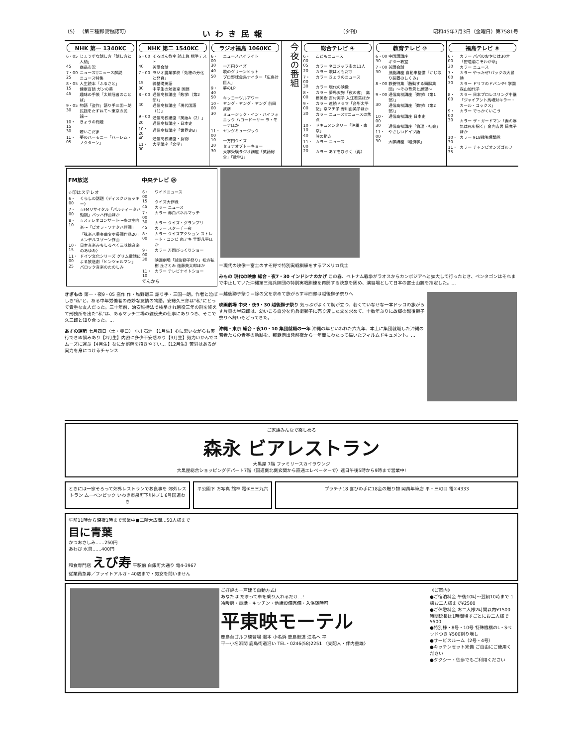（5） （第三種郵便物認可） いわき民報 （夕刊） 昭和45年7月3日（金曜日）第7581号
NHK 第一 1340KC
| 6・05 | じょうずな話し方「話し方と人柄」 |
| 45 | 商品市況 |
| 7・00 | ニュース▽ニュース解説 |
| 25 | ニュース特集 |
| 8・05 | 人生読本「ふるさと」 |
| 15 | 健康百話 ガンの薬 |
| 45 | 趣味の手帳「太郎冠者のことば」 |
| 9・05 | 物語「盗作」語り手三国一朗 |
| 30 | 民謡をたずねて〜東京の民謡〜 |
| 10・15 | きょうの問題 |
| 30 | 若いこだま |
| 11・05 | 夢のハーモニー「ハーレム・ノクターン」 |
NHK 第二 1540KC
| 6・00 | そろばん教室 読上算 標準テスト |
| 40 | 英語会話 |
| 7・00 | ラジオ農業学校「効穂の分化と発育」 |
| 15 | 続基礎英語 |
| 30 | 中学生の勉強室 国語 |
| 8・00 | 通信高校講座「数学Ⅰ（第2部）」 |
| 40 | 通信高校講座「現代国語（1）」 |
| 9・00 | 通信高校講座「英語A（2）」 |
| 20 | 通信高校講座・日本史 |
| 10・20 | 通信高校講座「世界史B」 |
| 40 | 通信高校講座・食物Ⅰ |
| 11・00 | 大学講座「文学」 |
ラジオ福島 1060KC
| 6・00 | ニュースハイライト |
| 30 | 一万円クイズ |
| 40 | 歌のグリーンヒット |
| 50 | プロ野球金鳥ナイター「広島対巨人」 |
| 9・40 | 夢のLP |
| 50 | キッコーツルアワー |
| 10・00 | ヤング・ヤング・ヤング 前田武彦 |
| 30 | ミュージック・イン・ハイフォニック ハロードーリー ラ・モーナほか |
| 11・00 | ヤングミュージック |
| 10 | 一万円クイズ |
| 20 | セミナオブトーキョー |
| 30 | 大学受験ラジオ講座「英語総合」「数学3」 |
今夜の番組
総合テレビ ④
| 6・00 | こどもニュース |
| 05 | カラー ネコジャラ市の11人 |
| 20 | カラー 歌はともだち |
| 7・00 | カラー きょうのニュース |
| 30 | カラー 現代の映像 |
| 8・00 | カラー 夢馬天狗「夜の客」 高橋英樹 吉村実子 入江若葉ほか |
| 9・00 | カラー 連続ドラマ「台所太平記」京マチ子 野川由美子ほか |
| 30 | カラー ニュース▽ニュースの焦点 |
| 10・10 | ドキュメンタリー「沖縄・東京」 |
| 40 | 時の動き |
| 11・00 | カラー ニュース |
| 20 | カラー あすをひらく（再） |
教育テレビ ⑩
| 6・00 | 中国語講座 |
| 30 | ギター教室 |
| 7・00 | 英語会話 |
| 30 | 技能講座 自動車整備「かじ取り装置のしくみ」 |
| 8・00 | 教養特集「胎動する頭脳集団」〜その背景と展望〜 |
| 9・00 | 通信高校講座「数学Ⅰ（第1部）」 |
| 30 | 通信高校講座「数学Ⅰ（第2部）」 |
| 10・00 | 通信高校講座 日本史 |
| 30 | 通信高校講座「倫理・社会」 |
| 11・00 | やさしいドイツ語 |
| 30 | 大学講座「経済学」 |
福島テレビ ⑧
| 6・00 | カラー パパのおやじは30才「密造酒こそわが命」 |
| 30 | カラー ニュース |
| 7・00 | カラー やったぜ!パックの大冒険 |
| 30 | カラー ドリフのドバンチ! 学園 森山加代子 |
| 8・00 | カラー 日本プロレスリング中継「ジャイアント馬場対キラー・カール・コックス」 |
| 9・00 | カラー でっかくいこう |
| 30 | カラー ザ・ガードマン「妻の浮気は死を招く」金内吉男 緑魔子ほか |
| 10・30 | カラー 918戦略爆撃隊 |
| 11・35 | カラー チャンピオンズゴルフ |
FM放送
☆印はステレオ
| 6・00 | くらしの話題〈ディスクジョッキー〉 |
| 7・00 | ☆FMリサイタル「パルティータハ短調」バッハ作曲ほか |
| 8・10 | ☆ステレオコンサート〜夜の室内楽〜「ピオラ・ソナタハ短調」「弦楽八重奏曲変ホ長調作品20」メンデルスゾーン作曲 |
| 10・15 | 日本音楽みちしるべく三味線音楽のあゆみ〉 |
| 11・00 | ドイツ文化シリーズ グリム童話による放送劇「ヒンツェルマン」 |
| 25 | バロック音楽のたのしみ |
中央テレビ ㉔
| 6・00 | ワイドニュース |
| 15 | クイズ大作戦 |
| 45 | カラー ニュース |
| 7・00 | カラー 赤白パネルマッチ |
| 30 | カラー クイズ・グランプリ |
| 45 | カラー スター千一夜 |
| 8・00 | カラー クイズアクション ストレート・コンビ 泉アキ 早野凡平ほか |
| 9・00 | カラー 万国びっくりショー |
| 30 | 映画劇場「越後獅子祭り」松方弘樹 丘さとみ 進藤英太郎ほか |
| 11・10 | カラー テレビナイトショー |
てんから
きぎもの 第一・夜9・05 盗作 作・堆野鍛三 語り手・三国一朗。作者と泣ぼしき"私"と、ある中年労働者の奇妙な友情の物語。安藤久三郎は"私"にとって貴重な友人だった。三十年前、治安維持法で検挙され懲役三年の刑を終えて刑務所を出た"私"は、あるマッチ工場の雑役夫の仕事にありつき、そこで久三郎と知り合った。…
あすの運勢 七月四日（土・赤口） 小川石洲 【1月生】心に思いながらも実行できぬ悩みあり【2月生】内密に多少不安感あり【3月生】努力いかんでスムーズに運ぶ【4月生】なにか誤解を招きやすい…【12月生】苦労はあるが実力を身につけるチャンス
＝現代の映像＝富士のすそ野で特別実戦訓練をするアメリカ兵士
みもの 現代の映像 総合・夜7・30 インドシナのかげ この春、ベトナム戦争がラオスからカンボジアへと拡大して行ったとき、ペンタゴンはそれまで中止していた沖縄第三海兵師団の特別実戦訓練を再開する決意を固め、演習場として日本の富士山麓を指定した。…
＝越後獅子祭り＝除の父を求めて旅がらす半四郎は越後獅子祭りへ
映画劇場 中央・夜9・30 越後獅子祭り 気っぷがよくて腕が立つ、若くていなせな一本ドッコの旅がらす片貝の半四郎は、幼いころ自分を角兵衛獅子に売り渡した父を求めて、十数年ぶりに故郷の越後獅子祭りへ舞いもどってきた。…
沖縄・東京 総合・夜10・10 集団就職の一年 沖縄の年といわれた六九年、本土に集団就職した沖縄の若者たちの青春の軌跡を、那覇港出発前夜から一年間にわたって描いたフィルムドキュメント。…
ご家族みんなで楽しめる
森永 ビアレストラン
大黒屋 7階 ファミリースカイラウンジ
大黒屋総合ショッピングデパート7階〈国道側北側玄関から直通エレベーターで〉連日午後5時から9時まで営業中!
ときには一家そろって郊外レストランでお食事を 郊外レストラン ムーベンピック いわき市泉町下川4ノ1 6号国道わき
平公園下 お写真 館林 電④三三九六 プラチナ18 喜びの手に18金の贈り物 岡萬年筆店 平・三町目 電④4333
午前11時から深夜1時まで営業中■二階大広間…50人様まで
目に青葉
かつおさしみ……250円
あわび 水貝……400円
和食専門店 えび寿 平駅前 白銀町大通り 電4-3967
従業員急募／ファイトアルガ・40歳まで・男女を問いません
ご好評の一戸建て自動方式!
あなたは だまって車を乗り入れるだけ…!
冷暖房・電話・キッチン・他諸設備完備・入浴随時可
平東映モーテル
鹿島台ゴルフ練習場 湯本 小名浜 鹿島街道 江名へ 平
平—小名浜間 鹿島街道沿い TEL・0246(58)2251 〈支配人・伴内重雄〉
《ご案内》
●ご宿泊料金 午後10時〜翌朝10時まで 1棟お二人様まで¥2500
●ご休憩料金 お二人様2時間以内¥1500 時間延長は1時間増すごとにお二人様で¥500
●特別棟・8号・10号 特殊機構のL・Sベッドつき ¥500割り増し
●サービスルーム（2号・4号）
●キッチンセット完備 ご自由にご使用ください
●タクシー・徒歩でもご利用ください